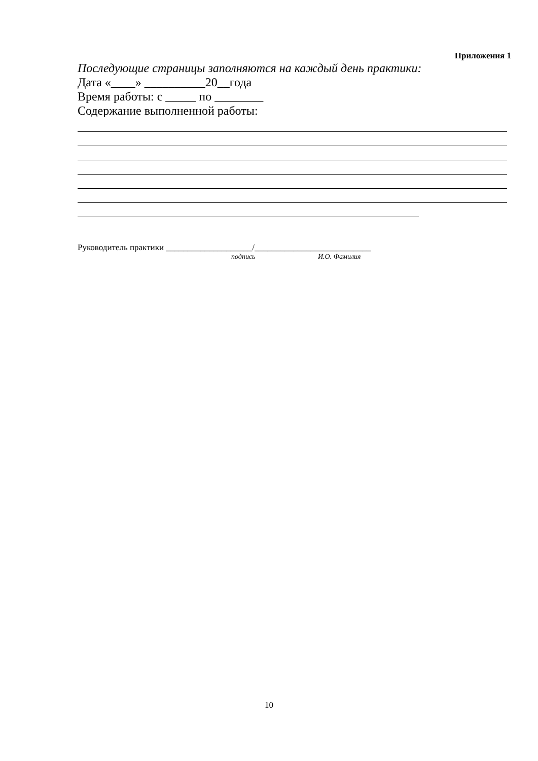Приложения 1
Последующие страницы заполняются на каждый день практики:
Дата «____» __________20__года
Время работы: с _____ по ________
Содержание выполненной работы:
Руководитель практики ____________________/___________________________
подпись И.О. Фамилия
10